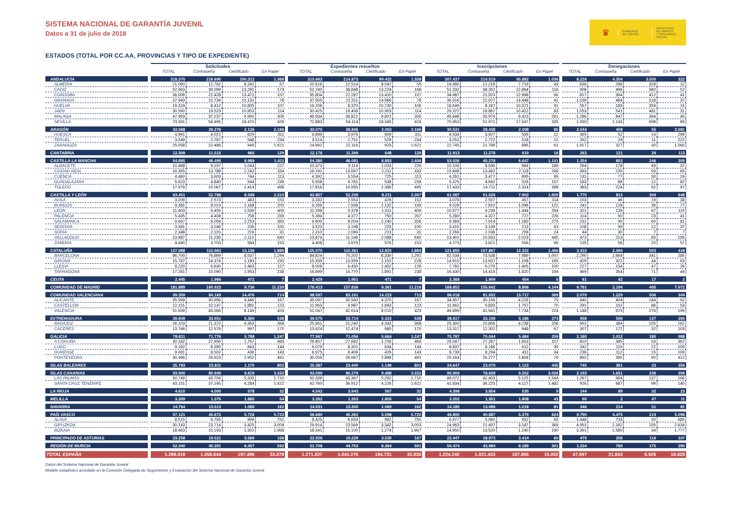SISTEMA NACIONAL DE GARANTÍA JUVENIL
Datos a 31 de julio de 2018
♛
GOBIERNO
DE ESPAÑA
MINISTERIO
DE EMPLEO
Y SEGURIDAD SOCIAL
ESTADOS (TOTAL POR CC.AA, PROVINCIAS Y TIPO DE EXPEDIENTE)
| | Solicitudes | | | | Expedientes resueltos | | | | Inscripciones | | | | Denegaciones | | | |
| --- | --- | --- | --- | --- | --- | --- | --- | --- | --- | --- | --- | --- | --- | --- | --- | --- |
| | TOTAL | Contraseña | Certificado | En Papel | TOTAL | Contraseña | Certificado | En Papel | TOTAL | Contraseña | Certificado | En Papel | TOTAL | Contraseña | Certificado | En Papel |
| ANDALUCÍA | 318.370 | 216.690 | 100.312 | 1.368 | 315.663 | 214.873 | 99.432 | 1.358 | 307.437 | 210.519 | 95.882 | 1.036 | 8.226 | 4.354 | 3.550 | 322 |
| ALMERIA | 21.060 | 12.762 | 8.241 | 57 | 20.616 | 12.514 | 8.047 | 55 | 19.980 | 12.218 | 7.719 | 43 | 636 | 296 | 328 | 12 |
| CADIZ | 52.563 | 39.099 | 13.291 | 173 | 52.240 | 38.848 | 13.224 | 168 | 51.332 | 38.352 | 12.864 | 116 | 908 | 496 | 360 | 52 |
| CORDOBA | 36.006 | 22.428 | 13.471 | 107 | 35.804 | 22.287 | 13.410 | 107 | 34.987 | 21.923 | 12.998 | 66 | 817 | 364 | 412 | 41 |
| GRANADA | 37.943 | 22.734 | 15.131 | 78 | 37.555 | 22.511 | 14.966 | 78 | 36.516 | 22.027 | 14.448 | 41 | 1.039 | 484 | 518 | 37 |
| HUELVA | 19.324 | 8.412 | 10.805 | 107 | 19.206 | 8.370 | 10.730 | 106 | 18.649 | 8.187 | 10.371 | 91 | 557 | 183 | 359 | 15 |
| JAEN | 30.590 | 19.523 | 10.953 | 114 | 30.425 | 19.408 | 10.903 | 114 | 29.372 | 18.867 | 10.422 | 83 | 1.053 | 541 | 481 | 31 |
| MALAGA | 47.493 | 37.237 | 9.950 | 306 | 46.934 | 36.821 | 9.807 | 306 | 45.648 | 35.974 | 9.413 | 261 | 1.286 | 847 | 394 | 45 |
| SEVILLA | 73.391 | 54.495 | 18.470 | 426 | 72.883 | 54.114 | 18.345 | 424 | 70.953 | 52.971 | 17.647 | 335 | 1.930 | 1.143 | 698 | 89 |
| ARAGÓN | 33.568 | 29.276 | 2.126 | 2.166 | 33.075 | 28.846 | 2.063 | 2.166 | 30.531 | 28.438 | 2.008 | 85 | 2.544 | 408 | 55 | 2.081 |
| HUESCA | 4.961 | 4.021 | 629 | 311 | 4.899 | 3.979 | 609 | 311 | 4.534 | 3.927 | 595 | 12 | 365 | 52 | 14 | 299 |
| TERUEL | 3.549 | 2.767 | 548 | 234 | 3.514 | 2.751 | 529 | 234 | 3.252 | 2.722 | 518 | 12 | 262 | 29 | 11 | 222 |
| ZARAGOZA | 25.058 | 22.488 | 949 | 1.621 | 24.662 | 22.116 | 925 | 1.621 | 22.745 | 21.789 | 895 | 61 | 1.917 | 327 | 30 | 1.560 |
| CANTABRIA | 12.309 | 11.515 | 665 | 129 | 12.176 | 11.399 | 648 | 129 | 11.913 | 11.278 | 619 | 16 | 263 | 121 | 29 | 113 |
| CASTILLA LA MANCHA | 54.895 | 46.495 | 6.989 | 1.411 | 54.380 | 46.081 | 6.893 | 1.406 | 53.026 | 45.278 | 6.647 | 1.101 | 1.354 | 803 | 246 | 305 |
| ALBACETE | 10.468 | 9.197 | 1.044 | 227 | 10.373 | 9.114 | 1.033 | 226 | 10.109 | 8.936 | 984 | 189 | 264 | 178 | 49 | 37 |
| CIUDAD REAL | 16.365 | 13.788 | 2.243 | 334 | 16.241 | 13.697 | 2.211 | 333 | 15.848 | 13.462 | 2.118 | 268 | 393 | 235 | 93 | 65 |
| CUENCA | 4.460 | 3.603 | 744 | 113 | 4.392 | 3.554 | 725 | 113 | 4.261 | 3.477 | 695 | 89 | 131 | 77 | 30 | 24 |
| GUADALAJARA | 5.623 | 4.840 | 544 | 239 | 5.558 | 4.781 | 538 | 239 | 5.375 | 4.692 | 526 | 157 | 183 | 89 | 12 | 82 |
| TOLEDO | 17.979 | 15.067 | 2.414 | 498 | 17.816 | 14.935 | 2.386 | 495 | 17.433 | 14.711 | 2.324 | 398 | 383 | 224 | 62 | 97 |
| CASTILLA Y LEÓN | 63.451 | 52.788 | 8.348 | 2.315 | 62.857 | 52.339 | 8.211 | 2.307 | 61.087 | 51.526 | 7.902 | 1.659 | 1.770 | 813 | 309 | 648 |
| AVILA | 3.209 | 2.573 | 483 | 153 | 3.181 | 2.553 | 476 | 152 | 3.078 | 2.507 | 457 | 114 | 103 | 46 | 19 | 38 |
| BURGOS | 9.381 | 8.013 | 1.168 | 200 | 9.269 | 7.938 | 1.132 | 199 | 9.028 | 7.810 | 1.096 | 122 | 241 | 128 | 36 | 77 |
| LEON | 11.403 | 9.455 | 1.539 | 409 | 11.298 | 9.378 | 1.511 | 409 | 10.977 | 9.239 | 1.444 | 294 | 321 | 139 | 67 | 115 |
| PALENCIA | 5.435 | 4.408 | 758 | 269 | 5.394 | 4.377 | 750 | 267 | 5.280 | 4.327 | 727 | 226 | 114 | 50 | 23 | 41 |
| SALAMANCA | 9.667 | 8.054 | 1.253 | 360 | 9.600 | 8.004 | 1.240 | 356 | 9.369 | 7.914 | 1.180 | 275 | 231 | 90 | 60 | 81 |
| SEGOVIA | 3.581 | 3.246 | 235 | 100 | 3.523 | 3.198 | 225 | 100 | 3.415 | 3.139 | 213 | 63 | 108 | 59 | 12 | 37 |
| SORIA | 2.348 | 2.101 | 216 | 31 | 2.310 | 2.066 | 213 | 31 | 2.266 | 2.036 | 206 | 24 | 44 | 30 | 7 | 7 |
| VALLADOLID | 13.987 | 11.235 | 2.112 | 640 | 13.874 | 11.146 | 2.088 | 640 | 13.401 | 10.933 | 2.023 | 445 | 473 | 213 | 65 | 195 |
| ZAMORA | 4.440 | 3.703 | 584 | 153 | 4.408 | 3.679 | 576 | 153 | 4.273 | 3.621 | 556 | 96 | 135 | 58 | 20 | 57 |
| CATALUÑA | 127.988 | 112.963 | 13.136 | 1.889 | 125.070 | 110.361 | 12.825 | 1.884 | 121.655 | 107.867 | 12.322 | 1.466 | 3.415 | 2.494 | 503 | 418 |
| BARCELONA | 86.700 | 76.869 | 8.537 | 1.294 | 84.824 | 75.202 | 8.330 | 1.292 | 82.534 | 73.538 | 7.989 | 1.007 | 2.290 | 1.664 | 341 | 285 |
| GIRONA | 15.787 | 14.374 | 1.183 | 230 | 15.339 | 13.959 | 1.152 | 228 | 14.910 | 13.637 | 1.108 | 165 | 429 | 322 | 44 | 63 |
| LLEIDA | 8.220 | 6.630 | 1.463 | 127 | 8.008 | 6.430 | 1.452 | 126 | 7.781 | 6.276 | 1.405 | 100 | 227 | 154 | 47 | 26 |
| TARRAGONA | 17.281 | 15.090 | 1.953 | 238 | 16.899 | 14.770 | 1.891 | 238 | 16.430 | 14.416 | 1.820 | 194 | 469 | 354 | 71 | 44 |
| CEUTA | 2.445 | 1.966 | 472 | 7 | 2.429 | 1.951 | 471 | 7 | 2.368 | 1.909 | 454 | 5 | 61 | 42 | 17 | 2 |
| COMUNIDAD DE MADRID | 181.889 | 160.923 | 9.736 | 11.230 | 178.413 | 157.836 | 9.361 | 11.216 | 168.652 | 155.642 | 8.866 | 4.144 | 9.761 | 2.194 | 495 | 7.072 |
| COMUNIDAD VALENCIANA | 99.359 | 84.169 | 14.476 | 714 | 98.097 | 83.161 | 14.223 | 713 | 96.018 | 81.932 | 13.717 | 369 | 2.079 | 1.229 | 506 | 344 |
| ALICANTE | 35.569 | 30.956 | 4.446 | 167 | 35.097 | 30.560 | 4.370 | 167 | 34.457 | 30.156 | 4.226 | 75 | 640 | 404 | 144 | 92 |
| CASTELLÓN | 12.151 | 10.147 | 1.881 | 123 | 11.953 | 9.987 | 1.843 | 123 | 11.662 | 9.835 | 1.757 | 70 | 291 | 152 | 86 | 53 |
| VALENCIA | 51.639 | 43.066 | 8.149 | 424 | 51.047 | 42.614 | 8.010 | 423 | 49.899 | 41.941 | 7.734 | 224 | 1.148 | 673 | 276 | 199 |
| EXTREMADURA | 39.849 | 33.951 | 5.360 | 538 | 39.575 | 33.714 | 5.323 | 538 | 38.617 | 33.158 | 5.186 | 273 | 958 | 556 | 137 | 265 |
| BADAJOZ | 26.103 | 21.372 | 4.363 | 368 | 25.951 | 21.240 | 4.343 | 368 | 25.300 | 20.856 | 4.238 | 206 | 651 | 384 | 105 | 162 |
| CÁCERES | 13.746 | 12.579 | 997 | 170 | 13.624 | 12.474 | 980 | 170 | 13.317 | 12.302 | 948 | 67 | 307 | 172 | 32 | 103 |
| GALICIA | 78.811 | 71.776 | 5.788 | 1.247 | 77.967 | 71.056 | 5.664 | 1.247 | 75.787 | 70.044 | 5.484 | 259 | 2.180 | 1.012 | 180 | 988 |
| A CORUÑA | 30.182 | 27.956 | 1.757 | 469 | 29.857 | 27.682 | 1.706 | 469 | 29.047 | 27.287 | 1.653 | 107 | 810 | 395 | 53 | 362 |
| LUGO | 9.182 | 8.395 | 643 | 144 | 9.079 | 8.301 | 634 | 144 | 8.837 | 8.186 | 612 | 39 | 242 | 115 | 22 | 105 |
| OURENSE | 9.081 | 8.502 | 436 | 143 | 8.975 | 8.406 | 426 | 143 | 8.739 | 8.294 | 411 | 34 | 236 | 112 | 15 | 109 |
| PONTEVEDRA | 30.366 | 26.923 | 2.952 | 491 | 30.056 | 26.667 | 2.898 | 491 | 29.164 | 26.277 | 2.808 | 79 | 892 | 390 | 90 | 412 |
| ISLAS BALEARES | 25.783 | 23.811 | 1.170 | 802 | 25.387 | 23.440 | 1.146 | 801 | 24.647 | 23.079 | 1.123 | 445 | 740 | 361 | 23 | 356 |
| ISLAS CANARIAS | 93.900 | 80.949 | 9.619 | 3.332 | 93.099 | 80.279 | 9.488 | 3.332 | 90.906 | 78.628 | 9.252 | 3.026 | 2.193 | 1.651 | 236 | 306 |
| LAS PALMAS | 50.749 | 43.704 | 5.335 | 1.710 | 50.339 | 43.367 | 5.262 | 1.710 | 49.072 | 42.403 | 5.125 | 1.544 | 1.267 | 964 | 137 | 166 |
| SANTA CRUZ TENERIFE | 43.151 | 37.245 | 4.284 | 1.622 | 42.760 | 36.912 | 4.226 | 1.622 | 41.834 | 36.225 | 4.127 | 1.482 | 926 | 687 | 99 | 140 |
| LA RIOJA | 4.610 | 4.000 | 578 | 32 | 4.542 | 3.943 | 567 | 32 | 4.398 | 3.854 | 535 | 9 | 144 | 89 | 32 | 23 |
| MELILLA | 3.309 | 1.375 | 1.880 | 54 | 3.262 | 1.353 | 1.855 | 54 | 3.202 | 1.351 | 1.808 | 43 | 60 | 2 | 47 | 11 |
| NAVARRA | 14.764 | 13.513 | 1.089 | 162 | 14.531 | 13.300 | 1.069 | 162 | 14.185 | 13.086 | 1.018 | 81 | 346 | 214 | 51 | 81 |
| PAÍS VASCO | 57.121 | 45.672 | 5.726 | 5.723 | 56.680 | 45.362 | 5.598 | 5.720 | 46.890 | 40.887 | 5.379 | 624 | 9.790 | 4.475 | 219 | 5.096 |
| ALAVA | 8.515 | 6.765 | 999 | 751 | 8.425 | 6.693 | 982 | 750 | 6.977 | 5.960 | 952 | 65 | 1.448 | 733 | 30 | 685 |
| GIPUZKOA | 30.143 | 23.714 | 3.425 | 3.004 | 29.914 | 23.569 | 3.342 | 3.003 | 24.963 | 21.407 | 3.187 | 369 | 4.951 | 2.162 | 155 | 2.634 |
| BIZKAIA | 18.463 | 15.193 | 1.302 | 1.968 | 18.341 | 15.100 | 1.274 | 1.967 | 14.950 | 13.520 | 1.240 | 190 | 3.391 | 1.580 | 34 | 1.777 |
| PRINCIPADO DE ASTURIAS | 23.258 | 19.521 | 3.569 | 168 | 22.926 | 19.229 | 3.530 | 167 | 22.447 | 18.973 | 3.414 | 60 | 479 | 256 | 116 | 107 |
| REGIÓN DE MURCIA | 52.340 | 45.291 | 6.457 | 592 | 51.708 | 44.753 | 6.364 | 591 | 50.474 | 43.984 | 6.189 | 301 | 1.234 | 769 | 175 | 290 |
| TOTAL ESPAÑA | 1.288.019 | 1.056.644 | 197.496 | 33.879 | 1.271.837 | 1.043.276 | 194.731 | 33.830 | 1.224.240 | 1.021.433 | 187.805 | 15.002 | 47.597 | 21.843 | 6.926 | 18.828 |
Datos del Sistema Nacional de Garantía Juvenil
Modelo estadístico acordado en la Comisión Delegada de Seguimiento y Evaluación del Sistema Nacional de Garantía Juvenil